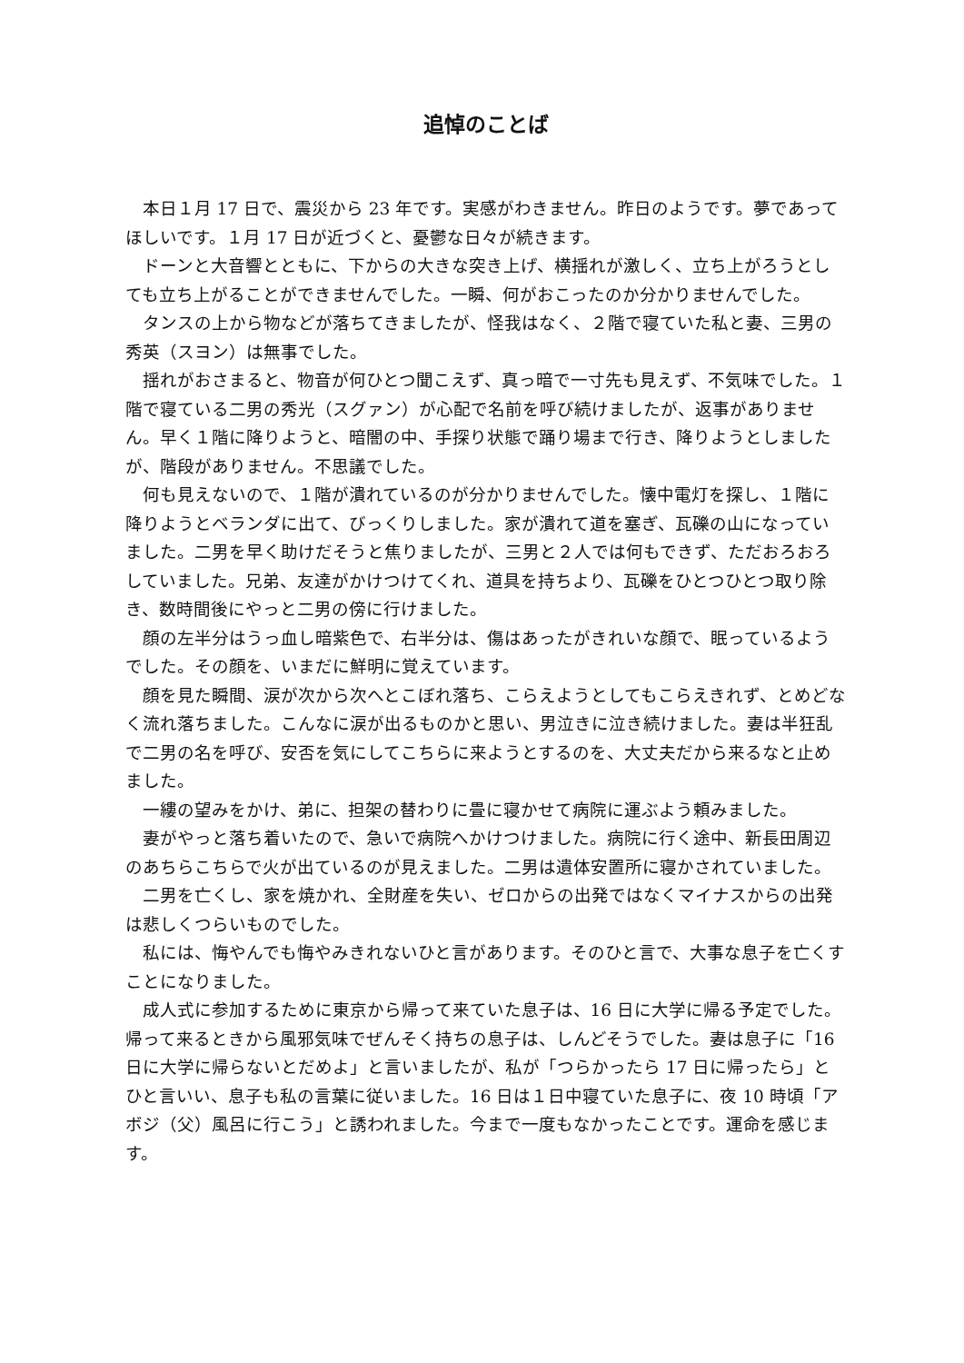追悼のことば
本日１月 17 日で、震災から 23 年です。実感がわきません。昨日のようです。夢であってほしいです。１月 17 日が近づくと、憂鬱な日々が続きます。
ドーンと大音響とともに、下からの大きな突き上げ、横揺れが激しく、立ち上がろうとしても立ち上がることができませんでした。一瞬、何がおこったのか分かりませんでした。
タンスの上から物などが落ちてきましたが、怪我はなく、２階で寝ていた私と妻、三男の秀英（スヨン）は無事でした。
揺れがおさまると、物音が何ひとつ聞こえず、真っ暗で一寸先も見えず、不気味でした。１階で寝ている二男の秀光（スグァン）が心配で名前を呼び続けましたが、返事がありません。早く１階に降りようと、暗闇の中、手探り状態で踊り場まで行き、降りようとしましたが、階段がありません。不思議でした。
何も見えないので、１階が潰れているのが分かりませんでした。懐中電灯を探し、１階に降りようとベランダに出て、びっくりしました。家が潰れて道を塞ぎ、瓦礫の山になっていました。二男を早く助けだそうと焦りましたが、三男と２人では何もできず、ただおろおろしていました。兄弟、友達がかけつけてくれ、道具を持ちより、瓦礫をひとつひとつ取り除き、数時間後にやっと二男の傍に行けました。
顔の左半分はうっ血し暗紫色で、右半分は、傷はあったがきれいな顔で、眠っているようでした。その顔を、いまだに鮮明に覚えています。
顔を見た瞬間、涙が次から次へとこぼれ落ち、こらえようとしてもこらえきれず、とめどなく流れ落ちました。こんなに涙が出るものかと思い、男泣きに泣き続けました。妻は半狂乱で二男の名を呼び、安否を気にしてこちらに来ようとするのを、大丈夫だから来るなと止めました。
一縷の望みをかけ、弟に、担架の替わりに畳に寝かせて病院に運ぶよう頼みました。
妻がやっと落ち着いたので、急いで病院へかけつけました。病院に行く途中、新長田周辺のあちらこちらで火が出ているのが見えました。二男は遺体安置所に寝かされていました。
二男を亡くし、家を焼かれ、全財産を失い、ゼロからの出発ではなくマイナスからの出発は悲しくつらいものでした。
私には、悔やんでも悔やみきれないひと言があります。そのひと言で、大事な息子を亡くすことになりました。
成人式に参加するために東京から帰って来ていた息子は、16 日に大学に帰る予定でした。帰って来るときから風邪気味でぜんそく持ちの息子は、しんどそうでした。妻は息子に「16 日に大学に帰らないとだめよ」と言いましたが、私が「つらかったら 17 日に帰ったら」とひと言いい、息子も私の言葉に従いました。16 日は１日中寝ていた息子に、夜 10 時頃「アボジ（父）風呂に行こう」と誘われました。今まで一度もなかったことです。運命を感じます。